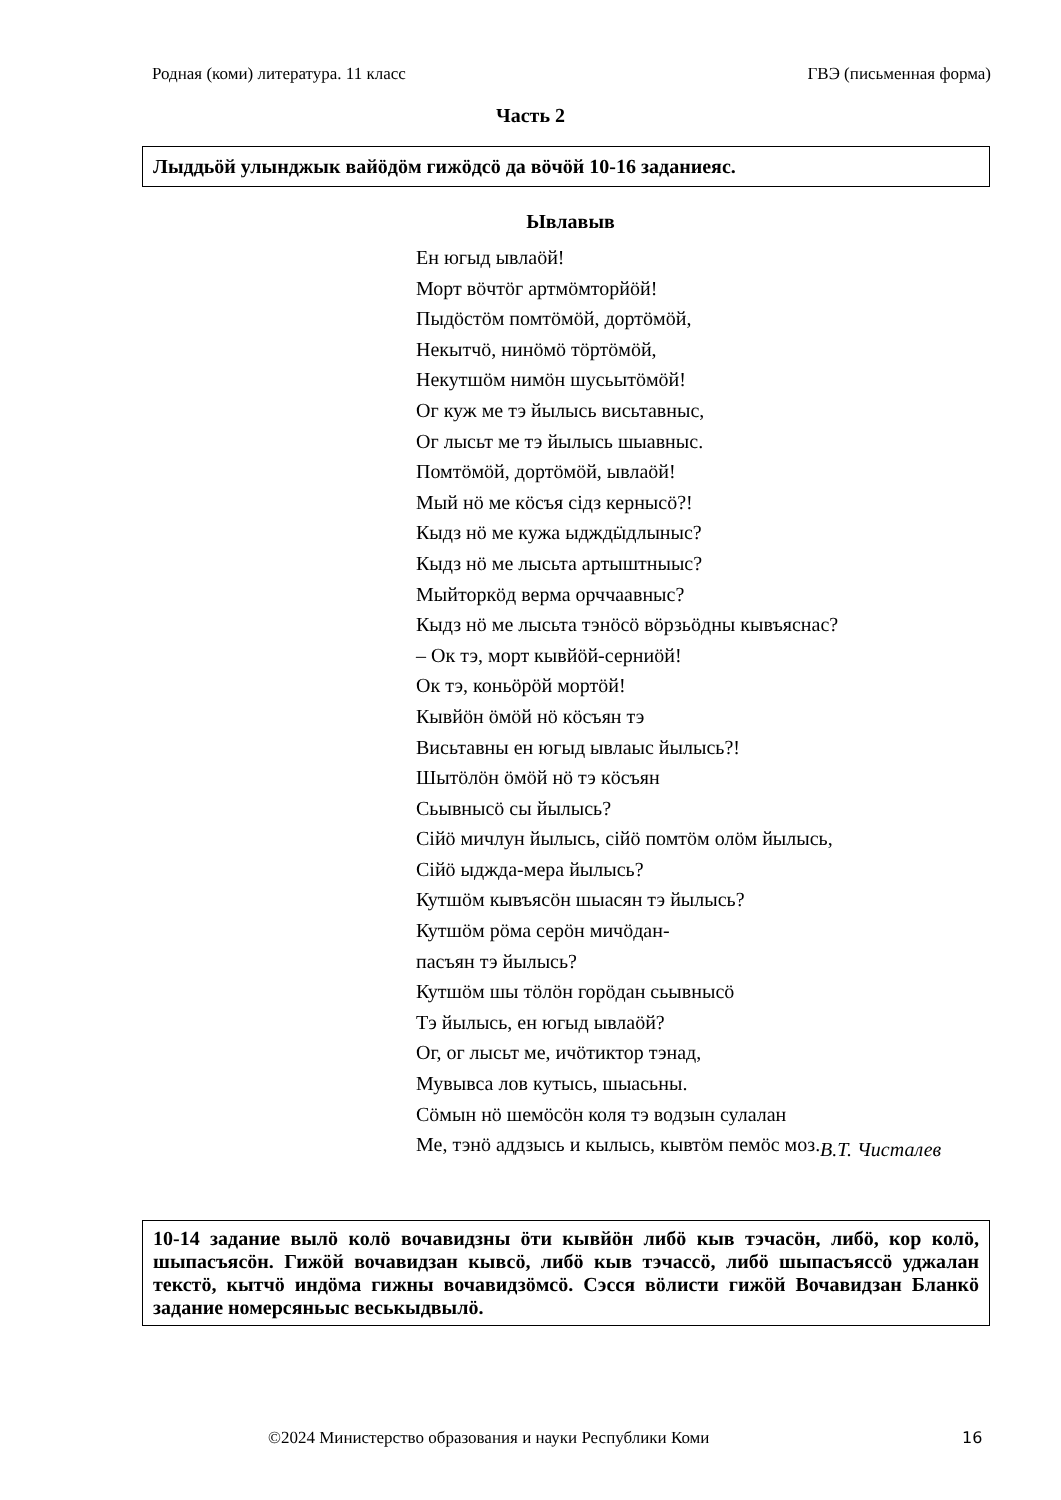Родная (коми) литература. 11 класс ГВЭ (письменная форма)
Часть 2
Лыддьӧй улынджык вайӧдӧм гижӧдсӧ да вӧчӧй 10-16 заданиеяс.
Ывлавыв
Ен югыд ывлаӧй!
Морт вӧчтӧг артмӧмторйӧй!
Пыдӧстӧм помтӧмӧй, дортӧмӧй,
Некытчӧ, нинӧмӧ тӧртӧмӧй,
Некутшӧм нимӧн шусьытӧмӧй!
Ог куж ме тэ йылысь висьтавныс,
Ог лысьт ме тэ йылысь шыавныс.
Помтӧмӧй, дортӧмӧй, ывлаӧй!
Мый нӧ ме кӧсъя сідз кернысӧ?!
Кыдз нӧ ме кужа ыдждӹдлыныс?
Кыдз нӧ ме лысьта артыштныыс?
Мыйторкӧд верма орччаавныс?
Кыдз нӧ ме лысьта тэнӧсӧ вӧрзьӧдны кывъяснас?
– Ок тэ, морт кывйӧй-серниӧй!
Ок тэ, коньӧрӧй мортӧй!
Кывйӧн ӧмӧй нӧ кӧсъян тэ
Висьтавны ен югыд ывлаыс йылысь?!
Шытӧлӧн ӧмӧй нӧ тэ кӧсъян
Сьывнысӧ сы йылысь?
Сійӧ мичлун йылысь, сійӧ помтӧм олӧм йылысь,
Сійӧ ыджда-мера йылысь?
Кутшӧм кывъясӧн шыасян тэ йылысь?
Кутшӧм рӧма серӧн мичӧдан-
пасъян тэ йылысь?
Кутшӧм шы тӧлӧн горӧдан сьывнысӧ
Тэ йылысь, ен югыд ывлаӧй?
Ог, ог лысьт ме, ичӧтиктор тэнад,
Мувывса лов кутысь, шыасьны.
Сӧмын нӧ шемӧсӧн коля тэ водзын сулалан
Ме, тэнӧ аддзысь и кылысь, кывтӧм пемӧс моз.
В.Т. Чисталев
10-14 задание вылӧ колӧ вочавидзны ӧти кывйӧн либӧ кыв тэчасӧн, либӧ, кор колӧ, шыпасъясӧн. Гижӧй вочавидзан кывсӧ, либӧ кыв тэчассӧ, либӧ шыпасъяссӧ уджалан текстӧ, кытчӧ индӧма гижны вочавидзӧмсӧ. Сэсся вӧлисти гижӧй Вочавидзан Бланкӧ задание номерсяньыс веськыдвылӧ.
©2024 Министерство образования и науки Республики Коми
16